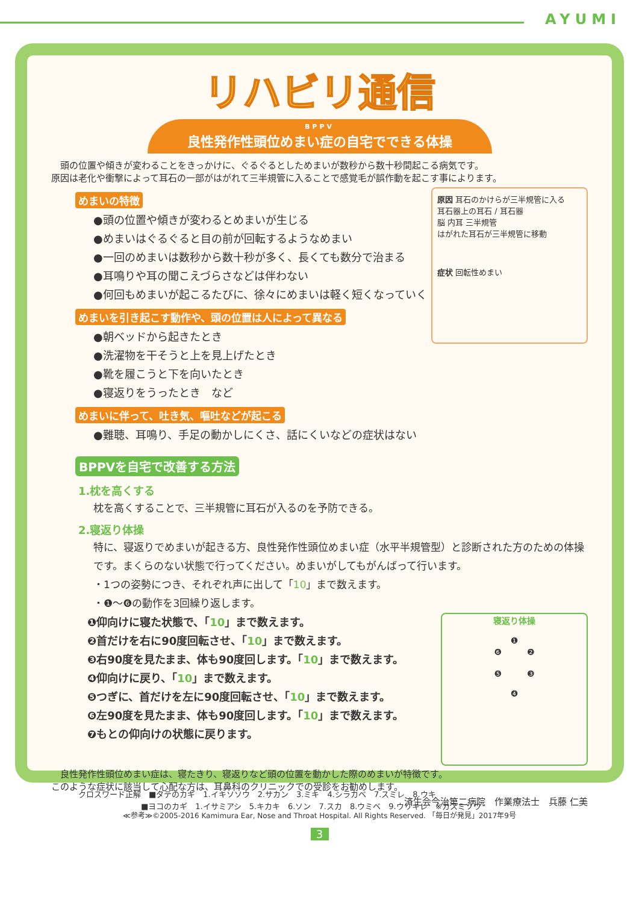AYUMI
リハビリ通信
BPPV
良性発作性頭位めまい症の自宅でできる体操
　頭の位置や傾きが変わることをきっかけに、ぐるぐるとしためまいが数秒から数十秒間起こる病気です。
原因は老化や衝撃によって耳石の一部がはがれて三半規管に入ることで感覚毛が誤作動を起こす事によります。
めまいの特徴
●頭の位置や傾きが変わるとめまいが生じる
●めまいはぐるぐると目の前が回転するようなめまい
●一回のめまいは数秒から数十秒が多く、長くても数分で治まる
●耳鳴りや耳の聞こえづらさなどは伴わない
●何回もめまいが起こるたびに、徐々にめまいは軽く短くなっていく
めまいを引き起こす動作や、頭の位置は人によって異なる
●朝ベッドから起きたとき
●洗濯物を干そうと上を見上げたとき
●靴を履こうと下を向いたとき
●寝返りをうったとき　など
めまいに伴って、吐き気、嘔吐などが起こる
●難聴、耳鳴り、手足の動かしにくさ、話にくいなどの症状はない
原因 耳石のかけらが三半規管に入る
耳石器上の耳石 / 耳石器
脳 内耳 三半規管
はがれた耳石が三半規管に移動
症状 回転性めまい
BPPVを自宅で改善する方法
1.枕を高くする
枕を高くすることで、三半規管に耳石が入るのを予防できる。
2.寝返り体操
特に、寝返りでめまいが起きる方、良性発作性頭位めまい症（水平半規管型）と診断された方のための体操です。まくらのない状態で行ってください。めまいがしてもがんばって行います。
・1つの姿勢につき、それぞれ声に出して「10」まで数えます。
・❶～❻の動作を3回繰り返します。
❶仰向けに寝た状態で、「10」まで数えます。
❷首だけを右に90度回転させ、「10」まで数えます。
❸右90度を見たまま、体も90度回します。「10」まで数えます。
❹仰向けに戻り、「10」まで数えます。
❺つぎに、首だけを左に90度回転させ、「10」まで数えます。
❻左90度を見たまま、体も90度回します。「10」まで数えます。
❼もとの仰向けの状態に戻ります。
寝返り体操
❶
❻　　　❷
❺　　　❸
❹
　良性発作性頭位めまい症は、寝たきり、寝返りなど頭の位置を動かした際のめまいが特徴です。
このような症状に該当して心配な方は、耳鼻科のクリニックでの受診をお勧めします。
済生会今治第二病院　作業療法士　兵藤 仁美
≪参考≫©2005-2016 Kamimura Ear, Nose and Throat Hospital. All Rights Reserved. 「毎日が発見」2017年9号
クロスワード正解　■タテのカギ　1.イキソソウ　2.サカン　3.ミキ　4.シラカベ　7.スミレ　8.ウキ
　　　　　　　　■ヨコのカギ　1.イサミアシ　5.キカキ　6.ソン　7.スカ　8.ウミベ　9.ウリキレ　※カスミソウ
3